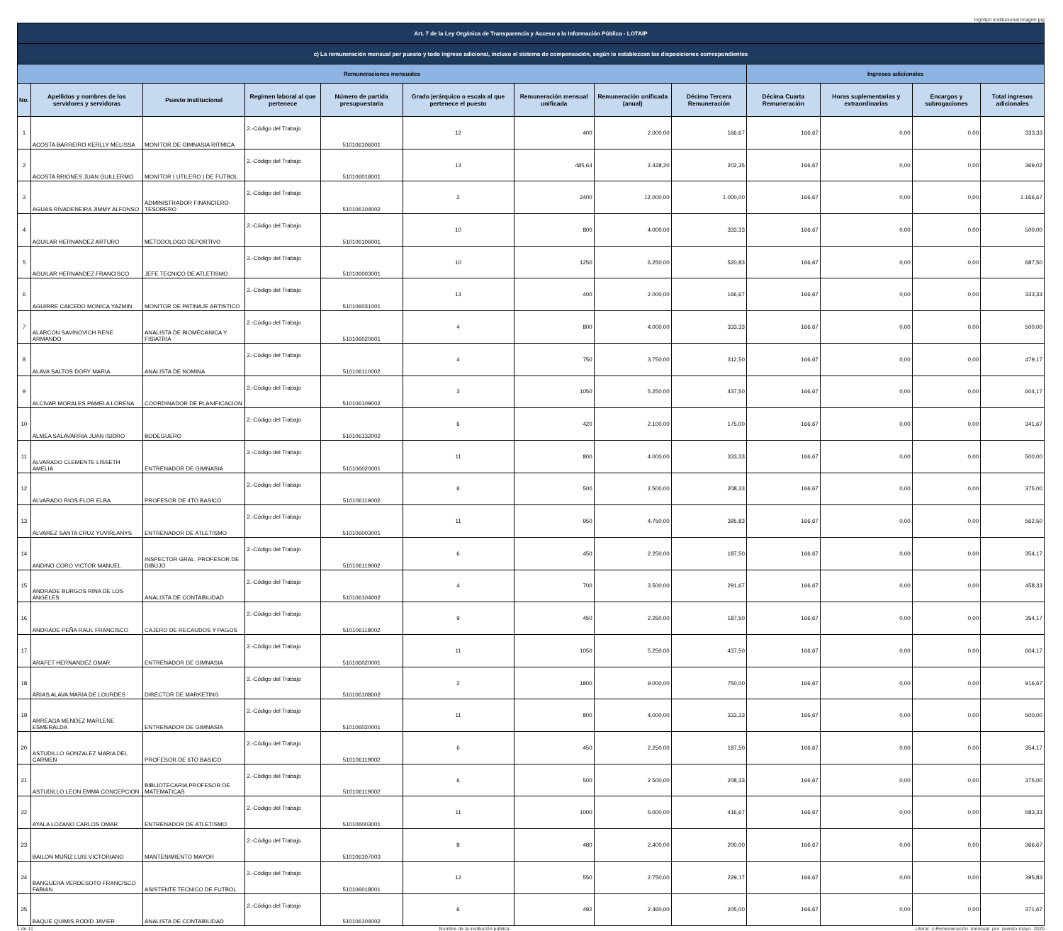logotipo institucional imagen jpg
| Art. 7 de la Ley Orgánica de Transparencia y Acceso a la Información Pública - LOTAIP | | | | | | | | | | | | |
| --- | --- | --- | --- | --- | --- | --- | --- | --- | --- | --- | --- | --- |
| c) La remuneración mensual por puesto y todo ingreso adicional, incluso el sistema de compensación, según lo establezcan las disposiciones correspondientes | | | | | | | | | | | | |
| Remuneraciones mensuales | | | | | | | | | Ingresos adicionales | | | |
| No. | Apellidos y nombres de los servidores y servidoras | Puesto Institucional | Regimen laboral al que pertenece | Número de partida presupuestaria | Grado jerárquico o escala al que pertenece el puesto | Remuneración mensual unificada | Remuneración unificada (anual) | Décimo Tercera Remuneración | Décima Cuarta Remuneración | Horas suplementarias y extraordinarias | Encargos y subrogaciones | Total ingresos adicionales |
| 1 | ACOSTA BARREIRO KERLLY MELISSA | MONITOR DE GIMNASIA RITMICA | 2.-Código del Trabajo | 510106106001 | 12 | 400 | 2.000,00 | 166,67 | 166,67 | 0,00 | 0,00 | 333,33 |
| 2 | ACOSTA BRIONES JUAN GUILLERMO | MONITOR ( UTILERO ) DE FUTBOL | 2.-Código del Trabajo | 510106018001 | 13 | 485,64 | 2.428,20 | 202,35 | 166,67 | 0,00 | 0,00 | 369,02 |
| 3 | AGUAS RIVADENEIRA JIMMY ALFONSO | ADMINISTRADOR FINANCIERO-TESORERO | 2.-Código del Trabajo | 510106104002 | 2 | 2400 | 12.000,00 | 1.000,00 | 166,67 | 0,00 | 0,00 | 1.166,67 |
| 4 | AGUILAR HERNANDEZ ARTURO | METODOLOGO DEPORTIVO | 2.-Código del Trabajo | 510106106001 | 10 | 800 | 4.000,00 | 333,33 | 166,67 | 0,00 | 0,00 | 500,00 |
| 5 | AGUILAR HERNANDEZ FRANCISCO | JEFE TECNICO DE ATLETISMO | 2.-Código del Trabajo | 510106003001 | 10 | 1250 | 6.250,00 | 520,83 | 166,67 | 0,00 | 0,00 | 687,50 |
| 6 | AGUIRRE CAICEDO MONICA YAZMIN | MONITOR DE PATINAJE ARTISTICO | 2.-Código del Trabajo | 510106031001 | 13 | 400 | 2.000,00 | 166,67 | 166,67 | 0,00 | 0,00 | 333,33 |
| 7 | ALARCON SAVINOVICH RENE ARMANDO | ANALISTA DE BIOMECANICA Y FISIATRIA | 2.-Código del Trabajo | 510106020001 | 4 | 800 | 4.000,00 | 333,33 | 166,67 | 0,00 | 0,00 | 500,00 |
| 8 | ALAVA SALTOS DORY MARIA | ANALISTA DE NOMINA | 2.-Código del Trabajo | 510106110002 | 4 | 750 | 3.750,00 | 312,50 | 166,67 | 0,00 | 0,00 | 479,17 |
| 9 | ALCIVAR MORALES PAMELA LORENA | COORDINADOR DE PLANIFICACION | 2.-Código del Trabajo | 510106109002 | 3 | 1050 | 5.250,00 | 437,50 | 166,67 | 0,00 | 0,00 | 604,17 |
| 10 | ALMEA SALAVARRIA JUAN ISIDRO | BODEGUERO | 2.-Código del Trabajo | 510106132002 | 6 | 420 | 2.100,00 | 175,00 | 166,67 | 0,00 | 0,00 | 341,67 |
| 11 | ALVARADO CLEMENTE LISSETH AMELIA | ENTRENADOR DE GIMNASIA | 2.-Código del Trabajo | 510106020001 | 11 | 800 | 4.000,00 | 333,33 | 166,67 | 0,00 | 0,00 | 500,00 |
| 12 | ALVARADO RIOS FLOR ELBA | PROFESOR DE 4TO BASICO | 2.-Código del Trabajo | 510106119002 | 6 | 500 | 2.500,00 | 208,33 | 166,67 | 0,00 | 0,00 | 375,00 |
| 13 | ALVAREZ SANTA CRUZ YUVIRLANYS | ENTRENADOR DE ATLETISMO | 2.-Código del Trabajo | 510106003001 | 11 | 950 | 4.750,00 | 395,83 | 166,67 | 0,00 | 0,00 | 562,50 |
| 14 | ANDINO CORO VICTOR MANUEL | INSPECTOR GRAL. PROFESOR DE DIBUJO | 2.-Código del Trabajo | 510106119002 | 6 | 450 | 2.250,00 | 187,50 | 166,67 | 0,00 | 0,00 | 354,17 |
| 15 | ANDRADE BURGOS RINA DE LOS ANGELES | ANALISTA DE CONTABILIDAD | 2.-Código del Trabajo | 510106104002 | 4 | 700 | 3.500,00 | 291,67 | 166,67 | 0,00 | 0,00 | 458,33 |
| 16 | ANDRADE PEÑA RAUL FRANCISCO | CAJERO DE RECAUDOS Y PAGOS | 2.-Código del Trabajo | 510106118002 | 9 | 450 | 2.250,00 | 187,50 | 166,67 | 0,00 | 0,00 | 354,17 |
| 17 | ARAFET HERNANDEZ OMAR | ENTRENADOR DE GIMNASIA | 2.-Código del Trabajo | 510106020001 | 11 | 1050 | 5.250,00 | 437,50 | 166,67 | 0,00 | 0,00 | 604,17 |
| 18 | ARIAS ALAVA MARIA DE LOURDES | DIRECTOR DE MARKETING | 2.-Código del Trabajo | 510106108002 | 2 | 1800 | 9.000,00 | 750,00 | 166,67 | 0,00 | 0,00 | 916,67 |
| 19 | ARREAGA MENDEZ MARLENE ESMERALDA | ENTRENADOR DE GIMNASIA | 2.-Código del Trabajo | 510106020001 | 11 | 800 | 4.000,00 | 333,33 | 166,67 | 0,00 | 0,00 | 500,00 |
| 20 | ASTUDILLO GONZALEZ MARIA DEL CARMEN | PROFESOR DE 6TO BASICO | 2.-Código del Trabajo | 510106119002 | 6 | 450 | 2.250,00 | 187,50 | 166,67 | 0,00 | 0,00 | 354,17 |
| 21 | ASTUDILLO LEON EMMA CONCEPCION | BIBLIOTECARIA PROFESOR DE MATEMATICAS | 2.-Código del Trabajo | 510106119002 | 6 | 500 | 2.500,00 | 208,33 | 166,67 | 0,00 | 0,00 | 375,00 |
| 22 | AYALA LOZANO CARLOS OMAR | ENTRENADOR DE ATLETISMO | 2.-Código del Trabajo | 510106003001 | 11 | 1000 | 5.000,00 | 416,67 | 166,67 | 0,00 | 0,00 | 583,33 |
| 23 | BAILON MUÑIZ LUIS VICTORIANO | MANTENIMIENTO MAYOR | 2.-Código del Trabajo | 510106107003 | 8 | 480 | 2.400,00 | 200,00 | 166,67 | 0,00 | 0,00 | 366,67 |
| 24 | BANGUERA VERDESOTO FRANCISCO FABIAN | ASISTENTE TECNICO DE FUTBOL | 2.-Código del Trabajo | 510106018001 | 12 | 550 | 2.750,00 | 229,17 | 166,67 | 0,00 | 0,00 | 395,83 |
| 25 | BAQUE QUIMIS RODID JAVIER | ANALISTA DE CONTABILIDAD | 2.-Código del Trabajo | 510106104002 | 6 | 492 | 2.460,00 | 205,00 | 166,67 | 0,00 | 0,00 | 371,67 |
1 de 11 Nombre de la institución pública Literal_c-Remuneración_mensual_por_puesto-mayo_2020